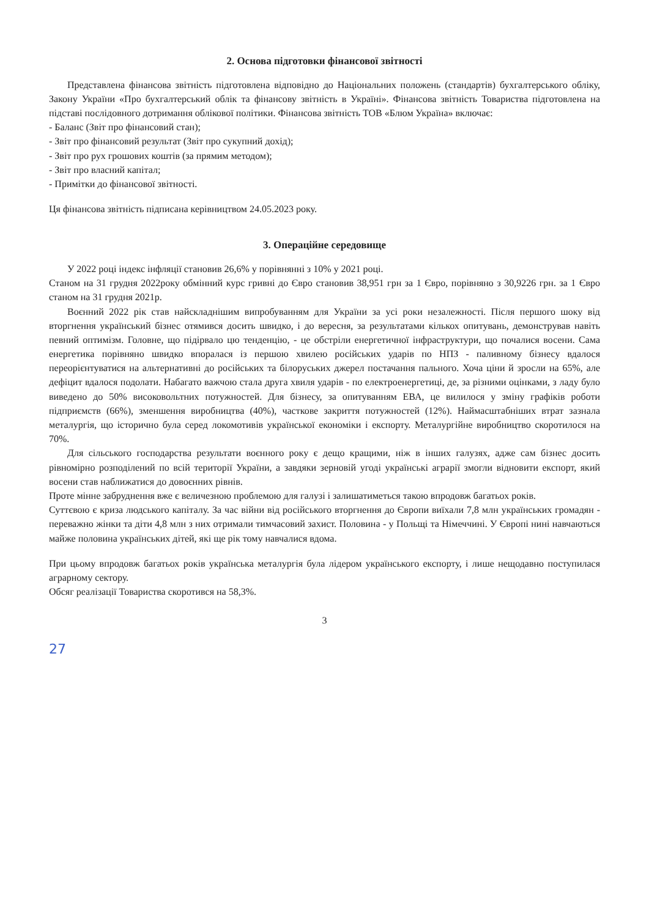2. Основа підготовки фінансової звітності
Представлена фінансова звітність підготовлена відповідно до Національних положень (стандартів) бухгалтерського обліку, Закону України «Про бухгалтерський облік та фінансову звітність в Україні». Фінансова звітність Товариства підготовлена на підставі послідовного дотримання облікової політики. Фінансова звітність ТОВ «Блюм Україна» включає:
- Баланс (Звіт про фінансовий стан);
- Звіт про фінансовий результат (Звіт про сукупний дохід);
- Звіт про рух грошових коштів (за прямим методом);
- Звіт про власний капітал;
- Примітки до фінансової звітності.
Ця фінансова звітність підписана керівництвом 24.05.2023 року.
3. Операційне середовище
У 2022 році індекс інфляції становив 26,6% у порівнянні з 10% у 2021 році.
Станом на 31 грудня 2022року обмінний курс гривні до Євро становив 38,951 грн за 1 Євро, порівняно з 30,9226 грн. за 1 Євро станом на 31 грудня 2021р.
Воєнний 2022 рік став найскладнішим випробуванням для України за усі роки незалежності. Після першого шоку від вторгнення український бізнес отямився досить швидко, і до вересня, за результатами кількох опитувань, демонстрував навіть певний оптимізм. Головне, що підірвало цю тенденцію, - це обстріли енергетичної інфраструктури, що почалися восени. Сама енергетика порівняно швидко впоралася із першою хвилею російських ударів по НПЗ - паливному бізнесу вдалося переорієнтуватися на альтернативні до російських та білоруських джерел постачання пального. Хоча ціни й зросли на 65%, але дефіцит вдалося подолати. Набагато важчою стала друга хвиля ударів - по електроенергетиці, де, за різними оцінками, з ладу було виведено до 50% високовольтних потужностей. Для бізнесу, за опитуванням ЕВА, це вилилося у зміну графіків роботи підприємств (66%), зменшення виробництва (40%), часткове закриття потужностей (12%). Наймасштабніших втрат зазнала металургія, що історично була серед локомотивів української економіки і експорту. Металургійне виробництво скоротилося на 70%.
Для сільського господарства результати воєнного року є дещо кращими, ніж в інших галузях, адже сам бізнес досить рівномірно розподілений по всій території України, а завдяки зерновій угоді українські аграрії змогли відновити експорт, який восени став наближатися до довоєнних рівнів.
Проте мінне забруднення вже є величезною проблемою для галузі і залишатиметься такою впродовж багатьох років.
Суттєвою є криза людського капіталу. За час війни від російського вторгнення до Європи виїхали 7,8 млн українських громадян - переважно жінки та діти 4,8 млн з них отримали тимчасовий захист. Половина - у Польщі та Німеччині. У Європі нині навчаються майже половина українських дітей, які ще рік тому навчалися вдома.
При цьому впродовж багатьох років українська металургія була лідером українського експорту, і лише нещодавно поступилася аграрному сектору.
Обсяг реалізації Товариства скоротився на 58,3%.
3
27